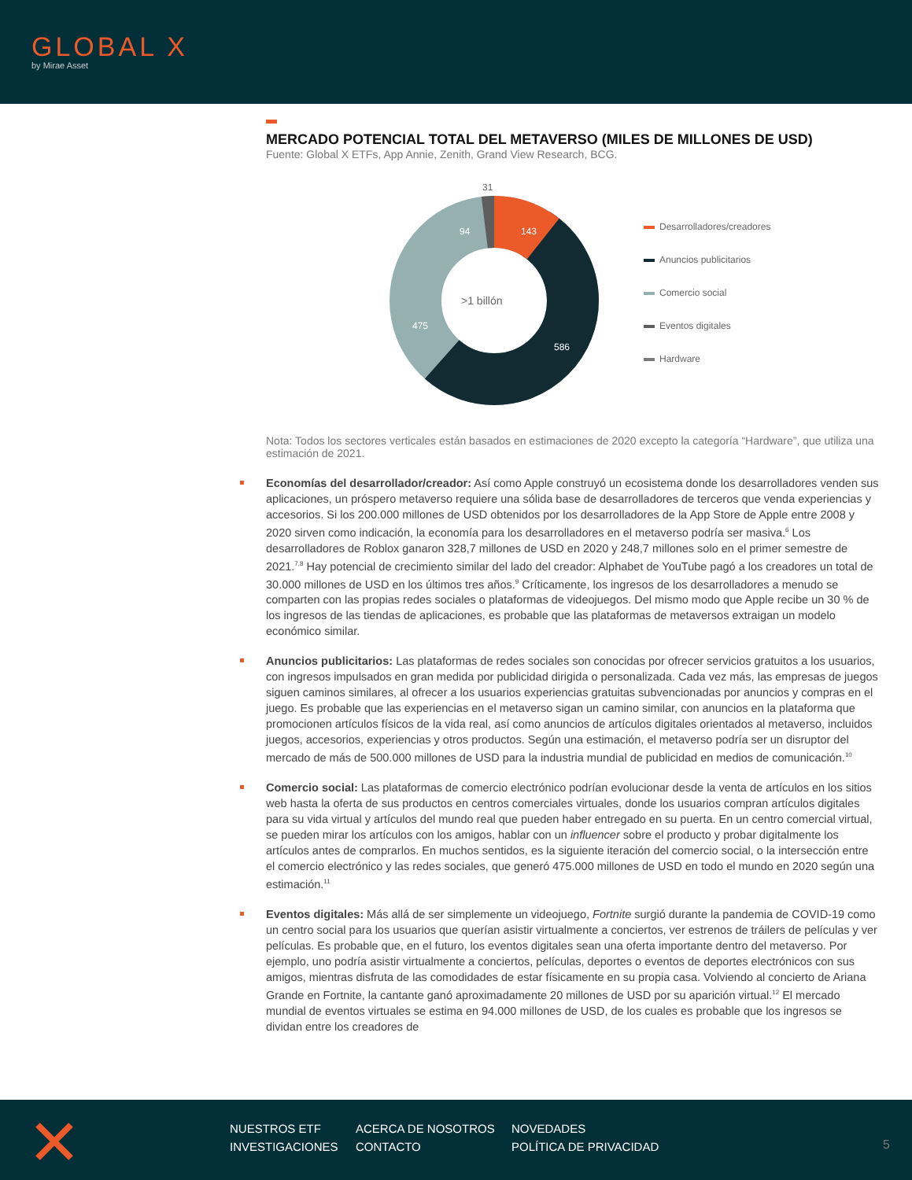GLOBAL X
by Mirae Asset
MERCADO POTENCIAL TOTAL DEL METAVERSO (MILES DE MILLONES DE USD)
Fuente: Global X ETFs, App Annie, Zenith, Grand View Research, BCG.
31
94
143
>1 billón
475
586
Desarrolladores/creadores
Anuncios publicitarios
Comercio social
Eventos digitales
Hardware
Nota: Todos los sectores verticales están basados en estimaciones de 2020 excepto la categoría “Hardware”, que utiliza una estimación de 2021.
Economías del desarrollador/creador: Así como Apple construyó un ecosistema donde los desarrolladores venden sus aplicaciones, un próspero metaverso requiere una sólida base de desarrolladores de terceros que venda experiencias y accesorios. Si los 200.000 millones de USD obtenidos por los desarrolladores de la App Store de Apple entre 2008 y 2020 sirven como indicación, la economía para los desarrolladores en el metaverso podría ser masiva.<sup>6</sup> Los desarrolladores de Roblox ganaron 328,7 millones de USD en 2020 y 248,7 millones solo en el primer semestre de 2021.<sup>7,8</sup> Hay potencial de crecimiento similar del lado del creador: Alphabet de YouTube pagó a los creadores un total de 30.000 millones de USD en los últimos tres años.<sup>9</sup> Críticamente, los ingresos de los desarrolladores a menudo se comparten con las propias redes sociales o plataformas de videojuegos. Del mismo modo que Apple recibe un 30 % de los ingresos de las tiendas de aplicaciones, es probable que las plataformas de metaversos extraigan un modelo económico similar.
Anuncios publicitarios: Las plataformas de redes sociales son conocidas por ofrecer servicios gratuitos a los usuarios, con ingresos impulsados en gran medida por publicidad dirigida o personalizada. Cada vez más, las empresas de juegos siguen caminos similares, al ofrecer a los usuarios experiencias gratuitas subvencionadas por anuncios y compras en el juego. Es probable que las experiencias en el metaverso sigan un camino similar, con anuncios en la plataforma que promocionen artículos físicos de la vida real, así como anuncios de artículos digitales orientados al metaverso, incluidos juegos, accesorios, experiencias y otros productos. Según una estimación, el metaverso podría ser un disruptor del mercado de más de 500.000 millones de USD para la industria mundial de publicidad en medios de comunicación.<sup>10</sup>
Comercio social: Las plataformas de comercio electrónico podrían evolucionar desde la venta de artículos en los sitios web hasta la oferta de sus productos en centros comerciales virtuales, donde los usuarios compran artículos digitales para su vida virtual y artículos del mundo real que pueden haber entregado en su puerta. En un centro comercial virtual, se pueden mirar los artículos con los amigos, hablar con un influencer sobre el producto y probar digitalmente los artículos antes de comprarlos. En muchos sentidos, es la siguiente iteración del comercio social, o la intersección entre el comercio electrónico y las redes sociales, que generó 475.000 millones de USD en todo el mundo en 2020 según una estimación.<sup>11</sup>
Eventos digitales: Más allá de ser simplemente un videojuego, Fortnite surgió durante la pandemia de COVID-19 como un centro social para los usuarios que querían asistir virtualmente a conciertos, ver estrenos de tráilers de películas y ver películas. Es probable que, en el futuro, los eventos digitales sean una oferta importante dentro del metaverso. Por ejemplo, uno podría asistir virtualmente a conciertos, películas, deportes o eventos de deportes electrónicos con sus amigos, mientras disfruta de las comodidades de estar físicamente en su propia casa. Volviendo al concierto de Ariana Grande en Fortnite, la cantante ganó aproximadamente 20 millones de USD por su aparición virtual.<sup>12</sup> El mercado mundial de eventos virtuales se estima en 94.000 millones de USD, de los cuales es probable que los ingresos se dividan entre los creadores de
NUESTROS ETF ACERCA DE NOSOTROS NOVEDADES INVESTIGACIONES CONTACTO POLÍTICA DE PRIVACIDAD
5